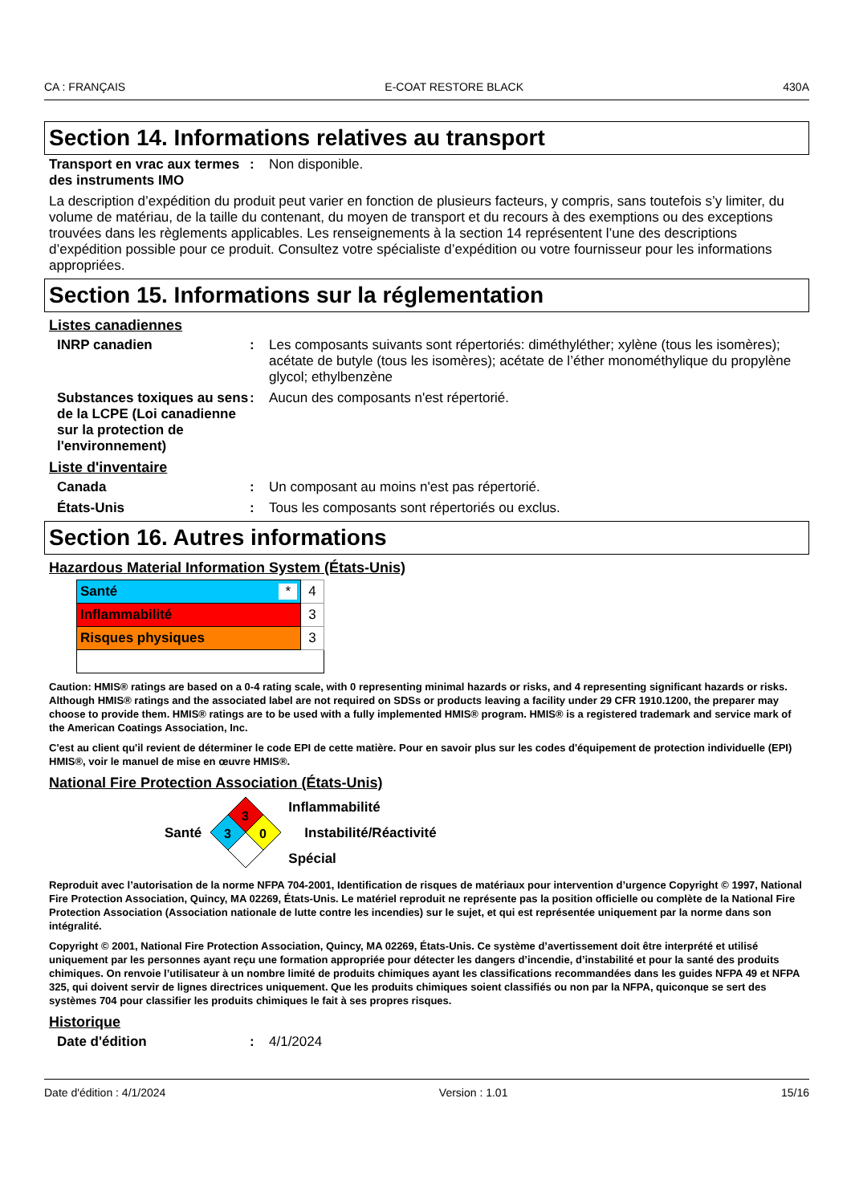CA : FRANÇAIS E-COAT RESTORE BLACK 430A
Section 14. Informations relatives au transport
Transport en vrac aux termes des instruments IMO
: Non disponible.
La description d’expédition du produit peut varier en fonction de plusieurs facteurs, y compris, sans toutefois s’y limiter, du volume de matériau, de la taille du contenant, du moyen de transport et du recours à des exemptions ou des exceptions trouvées dans les règlements applicables. Les renseignements à la section 14 représentent l’une des descriptions d’expédition possible pour ce produit. Consultez votre spécialiste d’expédition ou votre fournisseur pour les informations appropriées.
Section 15. Informations sur la réglementation
Listes canadiennes
INRP canadien : Les composants suivants sont répertoriés: diméthyléther; xylène (tous les isomères); acétate de butyle (tous les isomères); acétate de l’éther monométhylique du propylène glycol; ethylbenzène
Substances toxiques au sens de la LCPE (Loi canadienne sur la protection de l'environnement)
: Aucun des composants n'est répertorié.
Liste d'inventaire
Canada : Un composant au moins n'est pas répertorié.
États-Unis : Tous les composants sont répertoriés ou exclus.
Section 16. Autres informations
Hazardous Material Information System (États-Unis)
| Santé * | 4 |
| Inflammabilité | 3 |
| Risques physiques | 3 |
Caution: HMIS® ratings are based on a 0-4 rating scale, with 0 representing minimal hazards or risks, and 4 representing significant hazards or risks. Although HMIS® ratings and the associated label are not required on SDSs or products leaving a facility under 29 CFR 1910.1200, the preparer may choose to provide them. HMIS® ratings are to be used with a fully implemented HMIS® program. HMIS® is a registered trademark and service mark of the American Coatings Association, Inc.
C'est au client qu'il revient de déterminer le code EPI de cette matière. Pour en savoir plus sur les codes d'équipement de protection individuelle (EPI) HMIS®, voir le manuel de mise en œuvre HMIS®.
National Fire Protection Association (États-Unis)
Santé
3
3
0
Inflammabilité
Instabilité/Réactivité
Spécial
Reproduit avec l’autorisation de la norme NFPA 704-2001, Identification de risques de matériaux pour intervention d’urgence Copyright © 1997, National Fire Protection Association, Quincy, MA 02269, États-Unis. Le matériel reproduit ne représente pas la position officielle ou complète de la National Fire Protection Association (Association nationale de lutte contre les incendies) sur le sujet, et qui est représentée uniquement par la norme dans son intégralité.
Copyright © 2001, National Fire Protection Association, Quincy, MA 02269, États-Unis. Ce système d’avertissement doit être interprété et utilisé uniquement par les personnes ayant reçu une formation appropriée pour détecter les dangers d’incendie, d’instabilité et pour la santé des produits chimiques. On renvoie l’utilisateur à un nombre limité de produits chimiques ayant les classifications recommandées dans les guides NFPA 49 et NFPA 325, qui doivent servir de lignes directrices uniquement. Que les produits chimiques soient classifiés ou non par la NFPA, quiconque se sert des systèmes 704 pour classifier les produits chimiques le fait à ses propres risques.
Historique
Date d'édition : 4/1/2024
Date d'édition : 4/1/2024 Version : 1.01 15/16